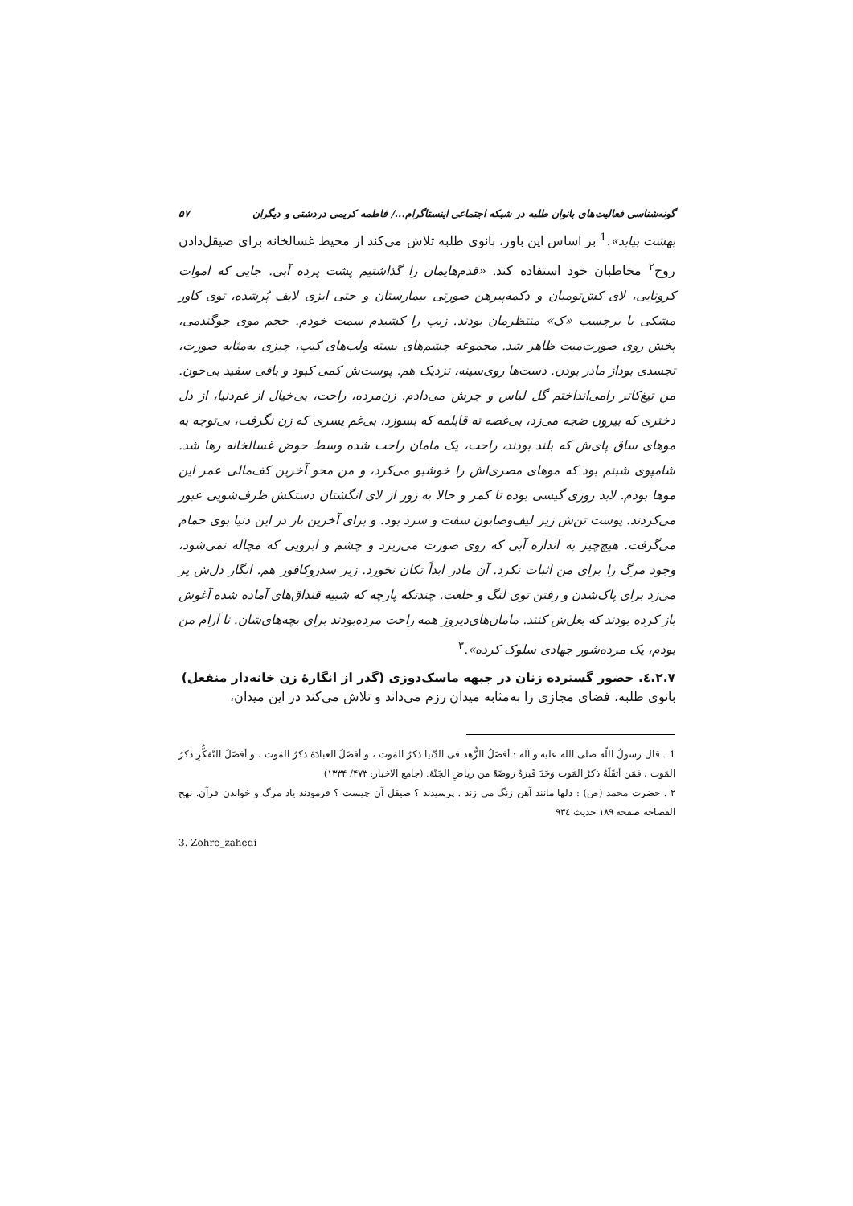گونه‌شناسی فعالیت‌های بانوان طلبه در شبکه اجتماعی اینستاگرام.../ فاطمه کریمی دردشتی و دیگران ۵۷
بهشت بیابد».<sup>1</sup> بر اساس این باور، بانوی طلبه تلاش می‌کند از محیط غسالخانه برای صیقل‌دادن روح<sup>۲</sup> مخاطبان خود استفاده کند. «قدم‌هایمان را گذاشتیم پشت پرده آبی. جایی که اموات کرونایی، لای کش‌تومبان و دکمه‌پیرهن صورتی بیمارستان و حتی ایزی لایف پُرشده، توی کاور مشکی با برچسب «ک» منتظرمان بودند. زیپ را کشیدم سمت خودم. حجم موی جوگندمی، پخش روی صورت‌میت ظاهر شد. مجموعه چشم‌های بسته ولب‌های کیپ، چیزی به‌مثابه صورت، تجسدی بوداز مادر بودن. دست‌ها روی‌سینه، نزدیک هم. پوست‌ش کمی کبود و باقی سفید بی‌خون. من تیغ‌کاتر رامی‌انداختم گل لباس و جرش می‌دادم. زن‌مرده، راحت، بی‌خیال از غم‌دنیا، از دل دختری که بیرون ضجه می‌زد، بی‌غصه ته قابلمه که بسوزد، بی‌غم پسری که زن نگرفت، بی‌توجه به موهای ساق پای‌ش که بلند بودند، راحت، یک مامان راحت شده وسط حوض غسالخانه رها شد. شامپوی شبنم بود که موهای مصری‌اش را خوشبو می‌کرد، و من محو آخرین کف‌مالی عمر این موها بودم. لابد روزی گیسی بوده تا کمر و حالا به زور از لای انگشتان دستکش ظرف‌شویی عبور می‌کردند. پوست تن‌ش زیر لیف‌وصابون سفت و سرد بود. و برای آخرین بار در این دنیا بوی حمام می‌گرفت. هیچ‌چیز به اندازه آبی که روی صورت می‌ریزد و چشم و ابرویی که مچاله نمی‌شود، وجود مرگ را برای من اثبات نکرد. آن مادر ابداً تکان نخورد. زیر سدروکافور هم. انگار دل‌ش پر می‌زد برای پاک‌شدن و رفتن توی لنگ و خلعت. چندتکه پارچه که شبیه قنداق‌های آماده شده آغوش باز کرده بودند که بغل‌ش کنند. مامان‌های‌دیروز همه راحت مرده‌بودند برای بچه‌های‌شان. نا آرام من بودم، یک مرده‌شور جهادی سلوک کرده».<sup>۳</sup>
٤.٢.٧. حضور گسترده زنان در جبهه ماسک‌دوزی (گذر از انگارۀ زن خانه‌دار منفعل)
بانوی طلبه، فضای مجازی را به‌مثابه میدان رزم می‌داند و تلاش می‌کند در این میدان،
1 . قال رسولُ اللّه صلی الله علیه و آله : أفضَلُ الزُّهد فی الدّنیا ذکرُ المَوت ، و أفضَلُ العبادَۀ ذکرُ المَوت ، و أفضَلُ التَّفکُّرِ ذکرُ المَوت ، فمَن أثقَلَهُ ذکرُ المَوت وَجَدَ قَبرَهُ رَوضَۀً من ریاضِ الجَنّۀ. (جامع الاخبار: ۴۷۳/ ۱۳۳۴)
۲ . حضرت محمد (ص) : دلها مانند آهن زنگ می زند . پرسیدند ؟ صیقل آن چیست ؟ فرمودند یاد مرگ و خواندن قرآن. نهج الفصاحه صفحه ۱۸۹ حدیث ۹۳٤
3. Zohre_zahedi